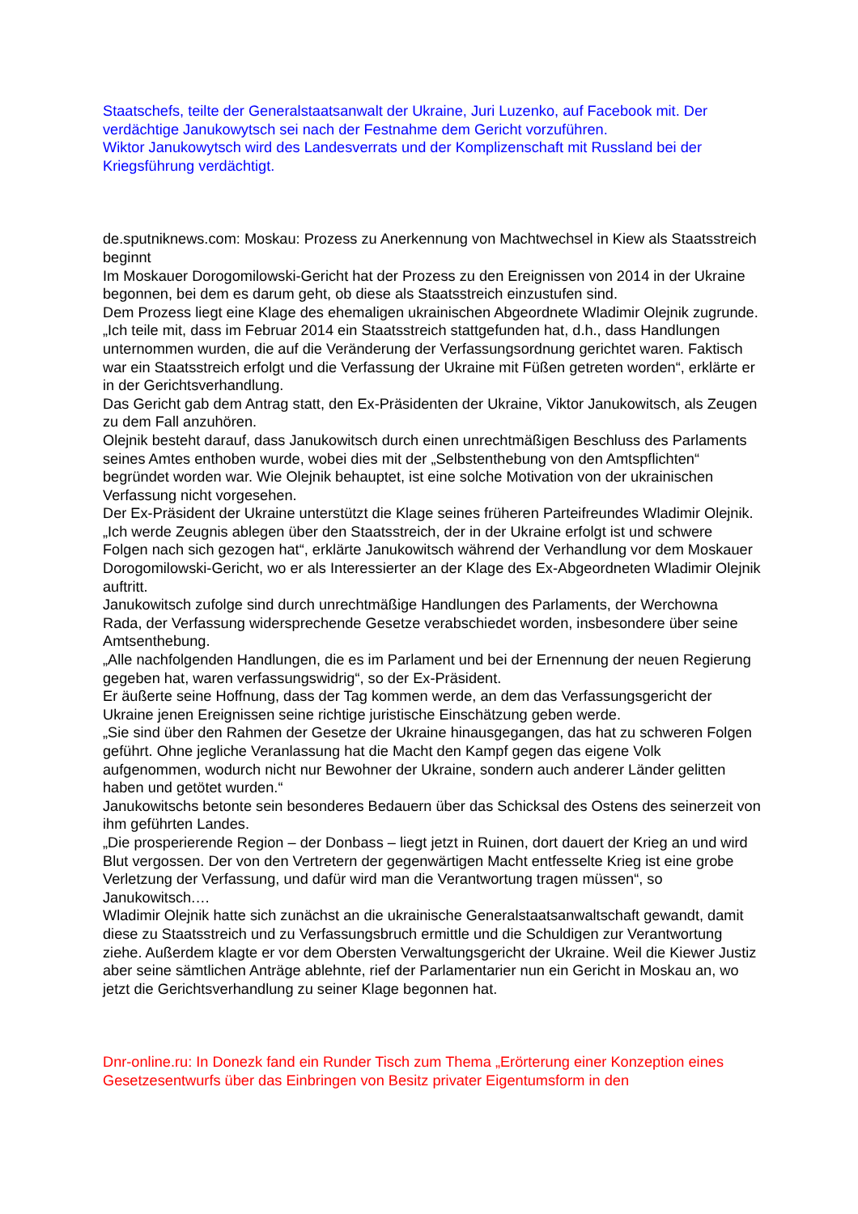Staatschefs, teilte der Generalstaatsanwalt der Ukraine, Juri Luzenko, auf Facebook mit. Der verdächtige Janukowytsch sei nach der Festnahme dem Gericht vorzuführen.
Wiktor Janukowytsch wird des Landesverrats und der Komplizenschaft mit Russland bei der Kriegsführung verdächtigt.
de.sputniknews.com: Moskau: Prozess zu Anerkennung von Machtwechsel in Kiew als Staatsstreich beginnt
Im Moskauer Dorogomilowski-Gericht hat der Prozess zu den Ereignissen von 2014 in der Ukraine begonnen, bei dem es darum geht, ob diese als Staatsstreich einzustufen sind.
Dem Prozess liegt eine Klage des ehemaligen ukrainischen Abgeordnete Wladimir Olejnik zugrunde.
„Ich teile mit, dass im Februar 2014 ein Staatsstreich stattgefunden hat, d.h., dass Handlungen unternommen wurden, die auf die Veränderung der Verfassungsordnung gerichtet waren. Faktisch war ein Staatsstreich erfolgt und die Verfassung der Ukraine mit Füßen getreten worden“, erklärte er in der Gerichtsverhandlung.
Das Gericht gab dem Antrag statt, den Ex-Präsidenten der Ukraine, Viktor Janukowitsch, als Zeugen zu dem Fall anzuhören.
Olejnik besteht darauf, dass Janukowitsch durch einen unrechtmäßigen Beschluss des Parlaments seines Amtes enthoben wurde, wobei dies mit der „Selbstenthebung von den Amtspflichten“ begründet worden war. Wie Olejnik behauptet, ist eine solche Motivation von der ukrainischen Verfassung nicht vorgesehen.
Der Ex-Präsident der Ukraine unterstützt die Klage seines früheren Parteifreundes Wladimir Olejnik.
„Ich werde Zeugnis ablegen über den Staatsstreich, der in der Ukraine erfolgt ist und schwere Folgen nach sich gezogen hat“, erklärte Janukowitsch während der Verhandlung vor dem Moskauer Dorogomilowski-Gericht, wo er als Interessierter an der Klage des Ex-Abgeordneten Wladimir Olejnik auftritt.
Janukowitsch zufolge sind durch unrechtmäßige Handlungen des Parlaments, der Werchowna Rada, der Verfassung widersprechende Gesetze verabschiedet worden, insbesondere über seine Amtsenthebung.
„Alle nachfolgenden Handlungen, die es im Parlament und bei der Ernennung der neuen Regierung gegeben hat, waren verfassungswidrig“, so der Ex-Präsident.
Er äußerte seine Hoffnung, dass der Tag kommen werde, an dem das Verfassungsgericht der Ukraine jenen Ereignissen seine richtige juristische Einschätzung geben werde.
„Sie sind über den Rahmen der Gesetze der Ukraine hinausgegangen, das hat zu schweren Folgen geführt. Ohne jegliche Veranlassung hat die Macht den Kampf gegen das eigene Volk aufgenommen, wodurch nicht nur Bewohner der Ukraine, sondern auch anderer Länder gelitten haben und getötet wurden.“
Janukowitschs betonte sein besonderes Bedauern über das Schicksal des Ostens des seinerzeit von ihm geführten Landes.
„Die prosperierende Region – der Donbass – liegt jetzt in Ruinen, dort dauert der Krieg an und wird Blut vergossen. Der von den Vertretern der gegenwärtigen Macht entfesselte Krieg ist eine grobe Verletzung der Verfassung, und dafür wird man die Verantwortung tragen müssen“, so Janukowitsch.…
Wladimir Olejnik hatte sich zunächst an die ukrainische Generalstaatsanwaltschaft gewandt, damit diese zu Staatsstreich und zu Verfassungsbruch ermittle und die Schuldigen zur Verantwortung ziehe. Außerdem klagte er vor dem Obersten Verwaltungsgericht der Ukraine. Weil die Kiewer Justiz aber seine sämtlichen Anträge ablehnte, rief der Parlamentarier nun ein Gericht in Moskau an, wo jetzt die Gerichtsverhandlung zu seiner Klage begonnen hat.
Dnr-online.ru: In Donezk fand ein Runder Tisch zum Thema „Erörterung einer Konzeption eines Gesetzesentwurfs über das Einbringen von Besitz privater Eigentumsform in den